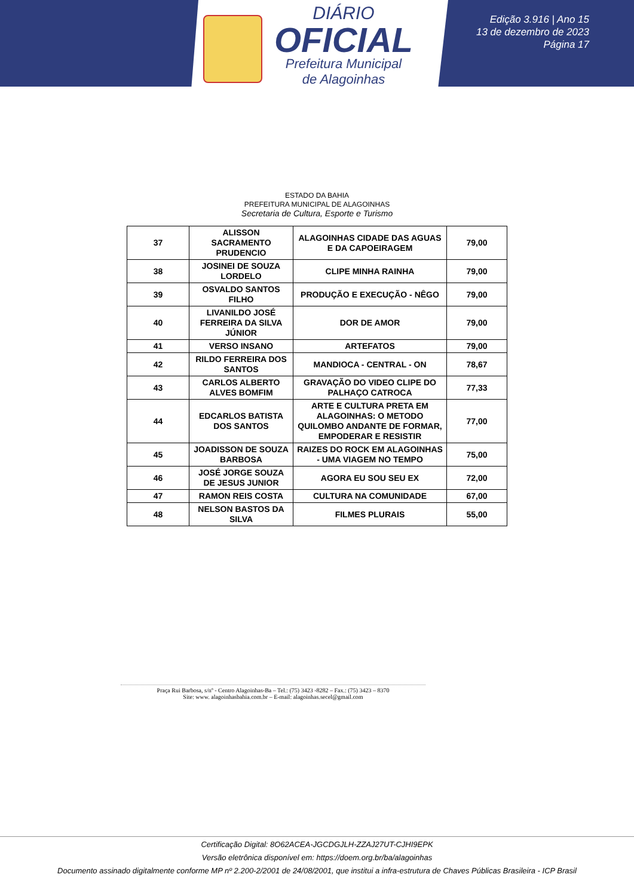DIÁRIO
OFICIAL
Prefeitura Municipal
de Alagoinhas
Edição 3.916 | Ano 15
13 de dezembro de 2023
Página 17
ESTADO DA BAHIA
PREFEITURA MUNICIPAL DE ALAGOINHAS
Secretaria de Cultura, Esporte e Turismo
| 37 | ALISSON SACRAMENTO PRUDENCIO | ALAGOINHAS CIDADE DAS AGUAS E DA CAPOEIRAGEM | 79,00 |
| 38 | JOSINEI DE SOUZA LORDELO | CLIPE MINHA RAINHA | 79,00 |
| 39 | OSVALDO SANTOS FILHO | PRODUÇÃO E EXECUÇÃO - NÊGO | 79,00 |
| 40 | LIVANILDO JOSÉ FERREIRA DA SILVA JÚNIOR | DOR DE AMOR | 79,00 |
| 41 | VERSO INSANO | ARTEFATOS | 79,00 |
| 42 | RILDO FERREIRA DOS SANTOS | MANDIOCA - CENTRAL - ON | 78,67 |
| 43 | CARLOS ALBERTO ALVES BOMFIM | GRAVAÇÃO DO VIDEO CLIPE DO PALHAÇO CATROCA | 77,33 |
| 44 | EDCARLOS BATISTA DOS SANTOS | ARTE E CULTURA PRETA EM ALAGOINHAS: O METODO QUILOMBO ANDANTE DE FORMAR, EMPODERAR E RESISTIR | 77,00 |
| 45 | JOADISSON DE SOUZA BARBOSA | RAIZES DO ROCK EM ALAGOINHAS - UMA VIAGEM NO TEMPO | 75,00 |
| 46 | JOSÉ JORGE SOUZA DE JESUS JUNIOR | AGORA EU SOU SEU EX | 72,00 |
| 47 | RAMON REIS COSTA | CULTURA NA COMUNIDADE | 67,00 |
| 48 | NELSON BASTOS DA SILVA | FILMES PLURAIS | 55,00 |
Praça Rui Barbosa, s/nº - Centro Alagoinhas-Ba – Tel.: (75) 3423 -8282 – Fax.: (75) 3423 – 8370
Site: www. alagoinhasbahia.com.br – E-mail: alagoinhas.secel@gmail.com
Certificação Digital: 8O62ACEA-JGCDGJLH-ZZAJ27UT-CJHI9EPK
Versão eletrônica disponível em: https://doem.org.br/ba/alagoinhas
Documento assinado digitalmente conforme MP nº 2.200-2/2001 de 24/08/2001, que institui a infra-estrutura de Chaves Públicas Brasileira - ICP Brasil